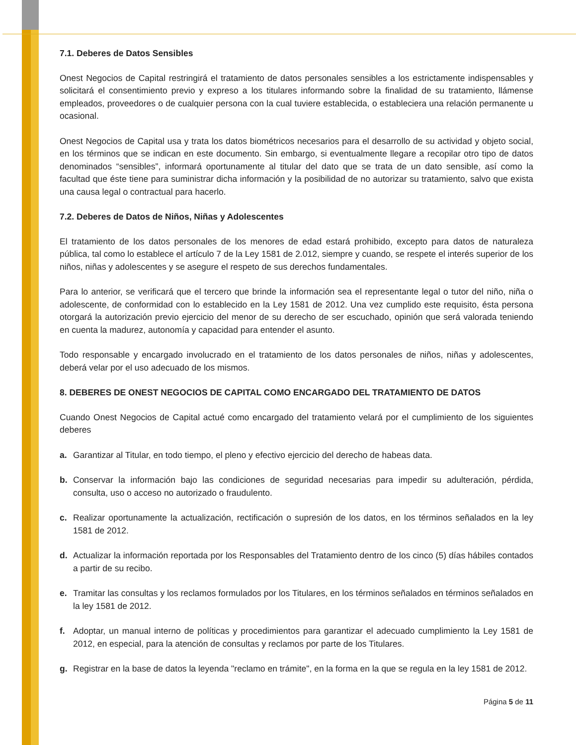7.1. Deberes de Datos Sensibles
Onest Negocios de Capital restringirá el tratamiento de datos personales sensibles a los estrictamente indispensables y solicitará el consentimiento previo y expreso a los titulares informando sobre la finalidad de su tratamiento, llámense empleados, proveedores o de cualquier persona con la cual tuviere establecida, o estableciera una relación permanente u ocasional.
Onest Negocios de Capital usa y trata los datos biométricos necesarios para el desarrollo de su actividad y objeto social, en los términos que se indican en este documento. Sin embargo, si eventualmente llegare a recopilar otro tipo de datos denominados “sensibles”, informará oportunamente al titular del dato que se trata de un dato sensible, así como la facultad que éste tiene para suministrar dicha información y la posibilidad de no autorizar su tratamiento, salvo que exista una causa legal o contractual para hacerlo.
7.2. Deberes de Datos de Niños, Niñas y Adolescentes
El tratamiento de los datos personales de los menores de edad estará prohibido, excepto para datos de naturaleza pública, tal como lo establece el artículo 7 de la Ley 1581 de 2.012, siempre y cuando, se respete el interés superior de los niños, niñas y adolescentes y se asegure el respeto de sus derechos fundamentales.
Para lo anterior, se verificará que el tercero que brinde la información sea el representante legal o tutor del niño, niña o adolescente, de conformidad con lo establecido en la Ley 1581 de 2012. Una vez cumplido este requisito, ésta persona otorgará la autorización previo ejercicio del menor de su derecho de ser escuchado, opinión que será valorada teniendo en cuenta la madurez, autonomía y capacidad para entender el asunto.
Todo responsable y encargado involucrado en el tratamiento de los datos personales de niños, niñas y adolescentes, deberá velar por el uso adecuado de los mismos.
8. DEBERES DE ONEST NEGOCIOS DE CAPITAL COMO ENCARGADO DEL TRATAMIENTO DE DATOS
Cuando Onest Negocios de Capital actué como encargado del tratamiento velará por el cumplimiento de los siguientes deberes
a. Garantizar al Titular, en todo tiempo, el pleno y efectivo ejercicio del derecho de habeas data.
b. Conservar la información bajo las condiciones de seguridad necesarias para impedir su adulteración, pérdida, consulta, uso o acceso no autorizado o fraudulento.
c. Realizar oportunamente la actualización, rectificación o supresión de los datos, en los términos señalados en la ley 1581 de 2012.
d. Actualizar la información reportada por los Responsables del Tratamiento dentro de los cinco (5) días hábiles contados a partir de su recibo.
e. Tramitar las consultas y los reclamos formulados por los Titulares, en los términos señalados en términos señalados en la ley 1581 de 2012.
f. Adoptar, un manual interno de políticas y procedimientos para garantizar el adecuado cumplimiento la Ley 1581 de 2012, en especial, para la atención de consultas y reclamos por parte de los Titulares.
g. Registrar en la base de datos la leyenda "reclamo en trámite", en la forma en la que se regula en la ley 1581 de 2012.
Página 5 de 11